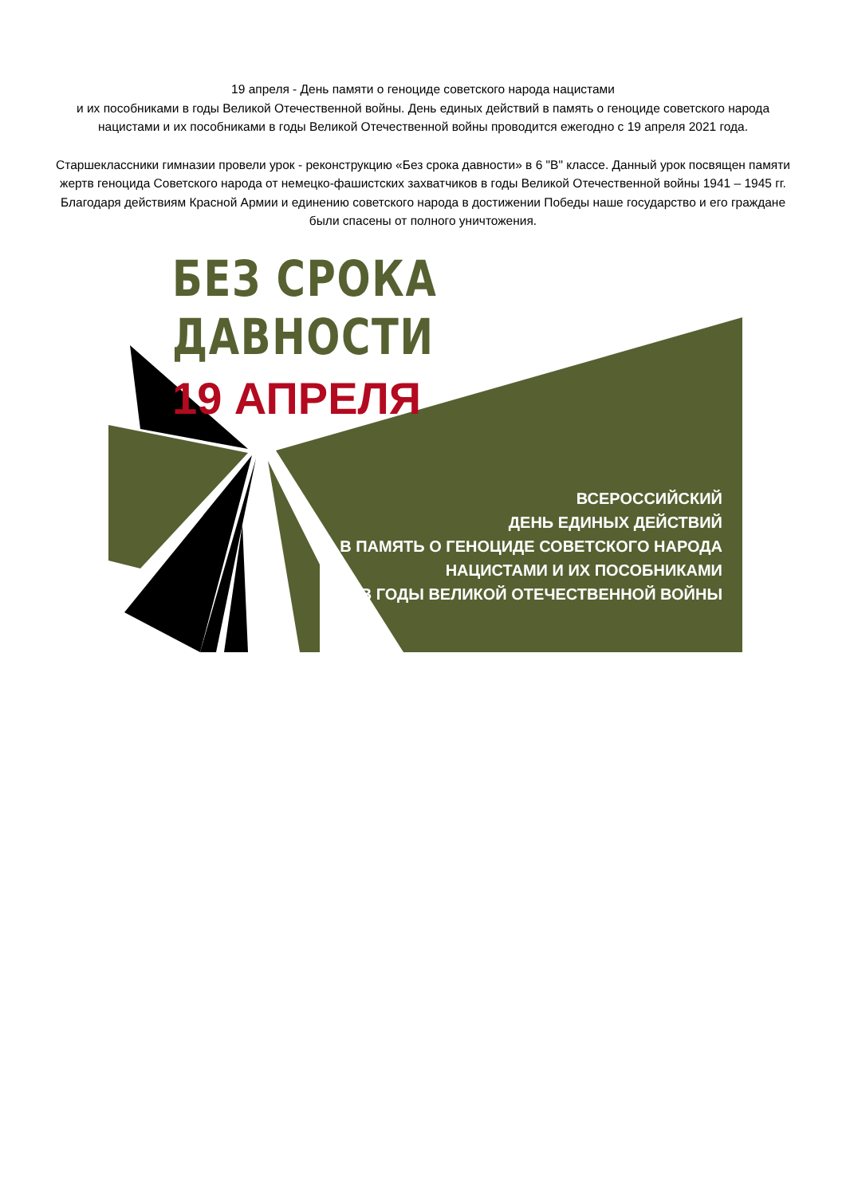19 апреля - День памяти о геноциде советского народа нацистами
и их пособниками в годы Великой Отечественной войны. День единых действий в память о геноциде советского народа нацистами и их пособниками в годы Великой Отечественной войны проводится ежегодно с 19 апреля 2021 года.
Старшеклассники гимназии провели урок - реконструкцию «Без срока давности» в 6 "В" классе. Данный урок посвящен памяти жертв геноцида Советского народа от немецко-фашистских захватчиков в годы Великой Отечественной войны 1941 – 1945 гг. Благодаря действиям Красной Армии и единению советского народа в достижении Победы наше государство и его граждане были спасены от полного уничтожения.
БЕЗ СРОКА ДАВНОСТИ
19 АПРЕЛЯ
ВСЕРОССИЙСКИЙ
ДЕНЬ ЕДИНЫХ ДЕЙСТВИЙ
В ПАМЯТЬ О ГЕНОЦИДЕ СОВЕТСКОГО НАРОДА
НАЦИСТАМИ И ИХ ПОСОБНИКАМИ
В ГОДЫ ВЕЛИКОЙ ОТЕЧЕСТВЕННОЙ ВОЙНЫ